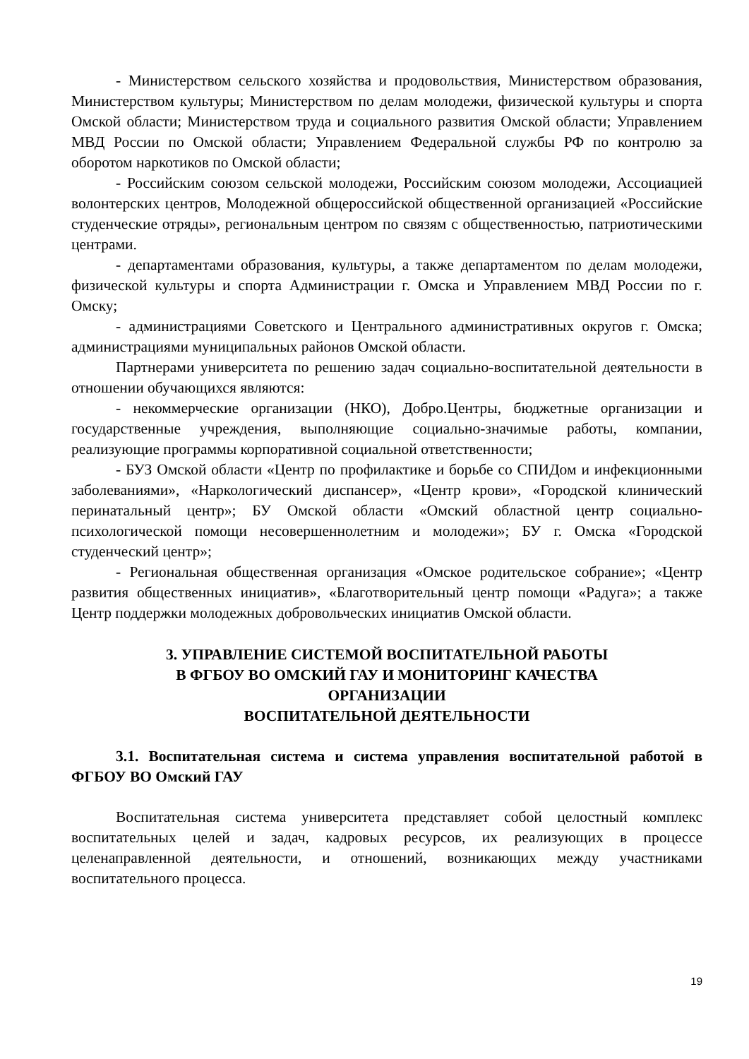- Министерством сельского хозяйства и продовольствия, Министерством образования, Министерством культуры; Министерством по делам молодежи, физической культуры и спорта Омской области; Министерством труда и социального развития Омской области; Управлением МВД России по Омской области; Управлением Федеральной службы РФ по контролю за оборотом наркотиков по Омской области;
- Российским союзом сельской молодежи, Российским союзом молодежи, Ассоциацией волонтерских центров, Молодежной общероссийской общественной организацией «Российские студенческие отряды», региональным центром по связям с общественностью, патриотическими центрами.
- департаментами образования, культуры, а также департаментом по делам молодежи, физической культуры и спорта Администрации г. Омска и Управлением МВД России по г. Омску;
- администрациями Советского и Центрального административных округов г. Омска; администрациями муниципальных районов Омской области.
Партнерами университета по решению задач социально-воспитательной деятельности в отношении обучающихся являются:
- некоммерческие организации (НКО), Добро.Центры, бюджетные организации и государственные учреждения, выполняющие социально-значимые работы, компании, реализующие программы корпоративной социальной ответственности;
- БУЗ Омской области «Центр по профилактике и борьбе со СПИДом и инфекционными заболеваниями», «Наркологический диспансер», «Центр крови», «Городской клинический перинатальный центр»; БУ Омской области «Омский областной центр социально-психологической помощи несовершеннолетним и молодежи»; БУ г. Омска «Городской студенческий центр»;
- Региональная общественная организация «Омское родительское собрание»; «Центр развития общественных инициатив», «Благотворительный центр помощи «Радуга»; а также Центр поддержки молодежных добровольческих инициатив Омской области.
3. УПРАВЛЕНИЕ СИСТЕМОЙ ВОСПИТАТЕЛЬНОЙ РАБОТЫ
В ФГБОУ ВО ОМСКИЙ ГАУ И МОНИТОРИНГ КАЧЕСТВА
ОРГАНИЗАЦИИ
ВОСПИТАТЕЛЬНОЙ ДЕЯТЕЛЬНОСТИ
3.1. Воспитательная система и система управления воспитательной работой в ФГБОУ ВО Омский ГАУ
Воспитательная система университета представляет собой целостный комплекс воспитательных целей и задач, кадровых ресурсов, их реализующих в процессе целенаправленной деятельности, и отношений, возникающих между участниками воспитательного процесса.
19